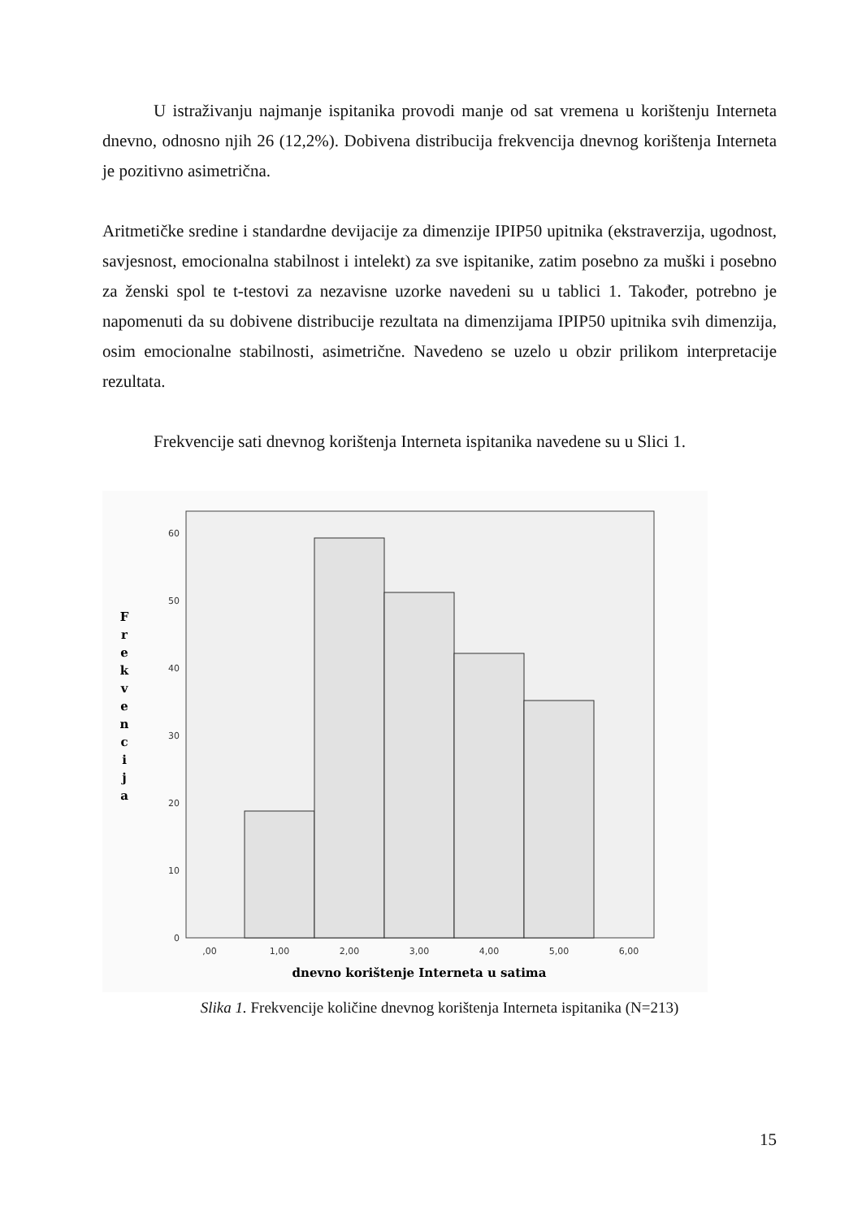U istraživanju najmanje ispitanika provodi manje od sat vremena u korištenju Interneta dnevno, odnosno njih 26 (12,2%). Dobivena distribucija frekvencija dnevnog korištenja Interneta je pozitivno asimetrična.
Aritmetičke sredine i standardne devijacije za dimenzije IPIP50 upitnika (ekstraverzija, ugodnost, savjesnost, emocionalna stabilnost i intelekt) za sve ispitanike, zatim posebno za muški i posebno za ženski spol te t-testovi za nezavisne uzorke navedeni su u tablici 1. Također, potrebno je napomenuti da su dobivene distribucije rezultata na dimenzijama IPIP50 upitnika svih dimenzija, osim emocionalne stabilnosti, asimetrične. Navedeno se uzelo u obzir prilikom interpretacije rezultata.
Frekvencije sati dnevnog korištenja Interneta ispitanika navedene su u Slici 1.
0
10
20
30
40
50
60
,00
1,00
2,00
3,00
4,00
5,00
6,00
dnevno korištenje Interneta u satima
F r e k v e n c i j a
Slika 1. Frekvencije količine dnevnog korištenja Interneta ispitanika (N=213)
15